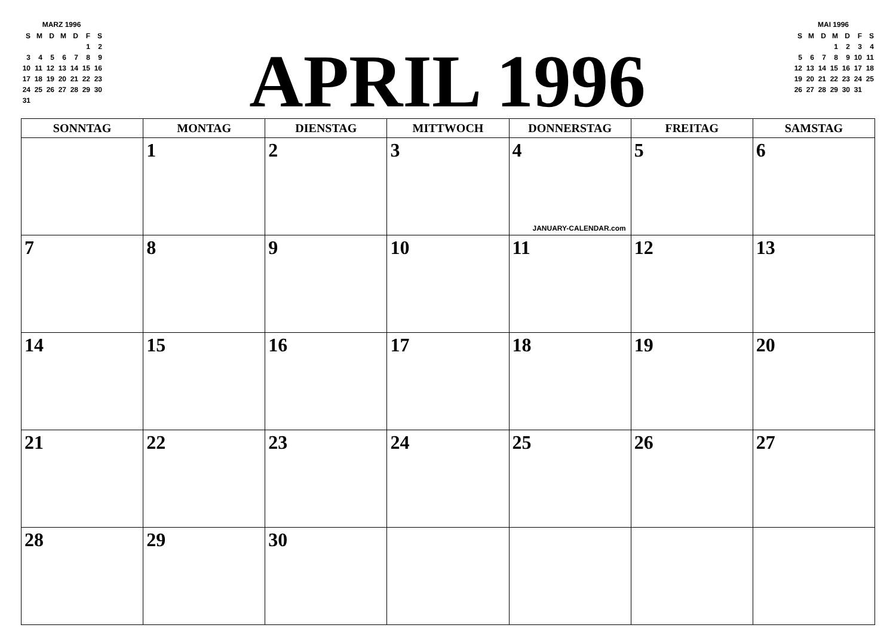MARZ 1996
| S | M | D | M | D | F | S |
| | | | | | 1 | 2 |
| 3 | 4 | 5 | 6 | 7 | 8 | 9 |
| 10 | 11 | 12 | 13 | 14 | 15 | 16 |
| 17 | 18 | 19 | 20 | 21 | 22 | 23 |
| 24 | 25 | 26 | 27 | 28 | 29 | 30 |
| 31 | | | | | | |
APRIL 1996
MAI 1996
| S | M | D | M | D | F | S |
| | | | 1 | 2 | 3 | 4 |
| 5 | 6 | 7 | 8 | 9 | 10 | 11 |
| 12 | 13 | 14 | 15 | 16 | 17 | 18 |
| 19 | 20 | 21 | 22 | 23 | 24 | 25 |
| 26 | 27 | 28 | 29 | 30 | 31 | |
| SONNTAG | MONTAG | DIENSTAG | MITTWOCH | DONNERSTAG | FREITAG | SAMSTAG |
| --- | --- | --- | --- | --- | --- | --- |
| | 1 | 2 | 3 | 4 JANUARY-CALENDAR.com | 5 | 6 |
| 7 | 8 | 9 | 10 | 11 | 12 | 13 |
| 14 | 15 | 16 | 17 | 18 | 19 | 20 |
| 21 | 22 | 23 | 24 | 25 | 26 | 27 |
| 28 | 29 | 30 | | | | |